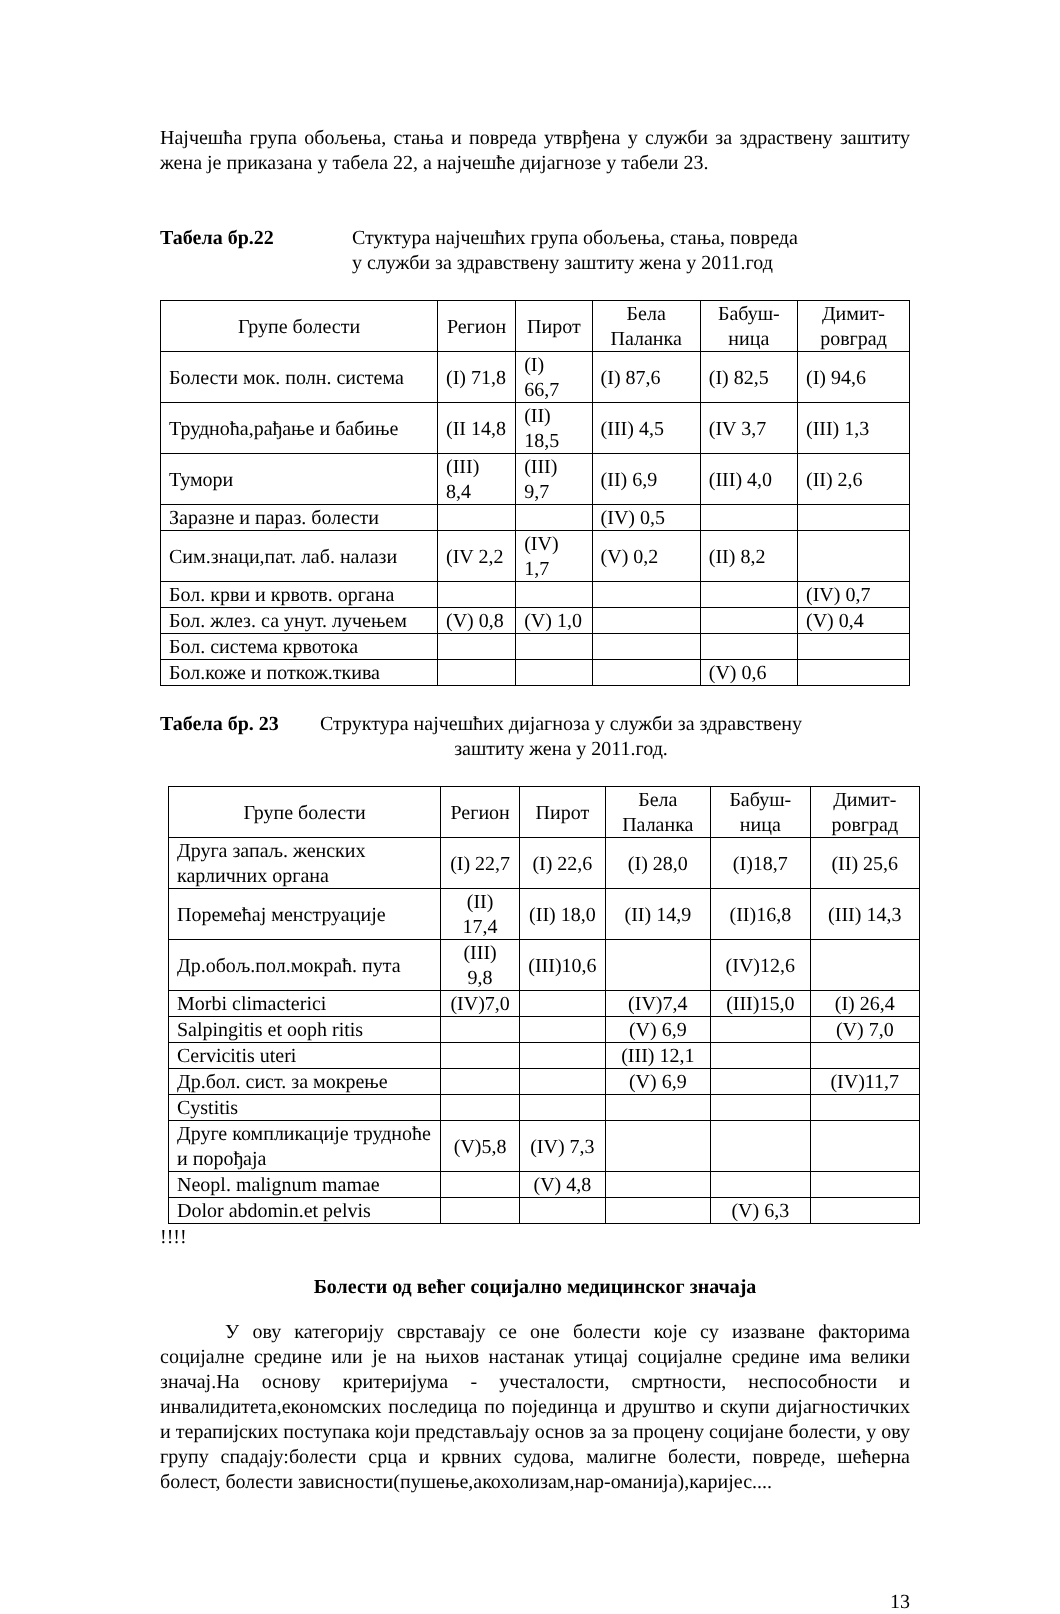Најчешћа група обољења, стања и повреда утврђена у служби за здраствену заштиту жена је приказана у табела 22, а најчешће дијагнозе у табели 23.
Табела бр.22 Стуктура најчешћих група обољења, стања, повреда
у служби за здравствену заштиту жена у 2011.год
| Групе болести | Регион | Пирот | Бела Паланка | Бабуш-ница | Димит-ровград |
| --- | --- | --- | --- | --- | --- |
| Болести мок. полн. система | (I) 71,8 | (I) 66,7 | (I) 87,6 | (I) 82,5 | (I) 94,6 |
| Трудноћа,рађање и бабиње | (II 14,8 | (II) 18,5 | (III) 4,5 | (IV 3,7 | (III) 1,3 |
| Тумори | (III) 8,4 | (III) 9,7 | (II) 6,9 | (III) 4,0 | (II) 2,6 |
| Заразне и параз. болести | | | (IV) 0,5 | | |
| Сим.знаци,пат. лаб. налази | (IV 2,2 | (IV) 1,7 | (V) 0,2 | (II) 8,2 | |
| Бол. крви и крвотв. органа | | | | | (IV) 0,7 |
| Бол. жлез. са унут. лучењем | (V) 0,8 | (V) 1,0 | | | (V) 0,4 |
| Бол. система крвотока | | | | | |
| Бол.коже и поткож.ткива | | | | (V) 0,6 | |
Табела бр. 23 Структура најчешћих дијагноза у служби за здравствену
заштиту жена у 2011.год.
| Групе болести | Регион | Пирот | Бела Паланка | Бабуш-ница | Димит-ровград |
| --- | --- | --- | --- | --- | --- |
| Друга запаљ. женских карличних органа | (I) 22,7 | (I) 22,6 | (I) 28,0 | (I)18,7 | (II) 25,6 |
| Поремећај менструације | (II) 17,4 | (II) 18,0 | (II) 14,9 | (II)16,8 | (III) 14,3 |
| Др.обољ.пол.мокраћ. пута | (III) 9,8 | (III)10,6 | | (IV)12,6 | |
| Morbi climacterici | (IV)7,0 | | (IV)7,4 | (III)15,0 | (I) 26,4 |
| Salpingitis et ooph ritis | | | (V) 6,9 | | (V) 7,0 |
| Cervicitis uteri | | | (III) 12,1 | | |
| Др.бол. сист. за мокрење | | | (V) 6,9 | | (IV)11,7 |
| Cystitis | | | | | |
| Друге компликације трудноће и порођаја | (V)5,8 | (IV) 7,3 | | | |
| Neopl. malignum mamae | | (V) 4,8 | | | |
| Dolor abdomin.et pelvis | | | | (V) 6,3 | |
!!!!
Болести од већег социјално медицинског значаја
У ову категорију сврставају се оне болести које су изазване факторима социјалне средине или је на њихов настанак утицај социјалне средине има велики значај.На основу критеријума - учесталости, смртности, неспособности и инвалидитета,економских последица по појединца и друштво и скупи дијагностичких и терапијских поступака који представљају основ за за процену социјане болести, у ову групу спадају:болести срца и крвних судова, малигне болести, повреде, шећерна болест, болести зависности(пушење,акохолизам,нар-оманија),каријес....
13